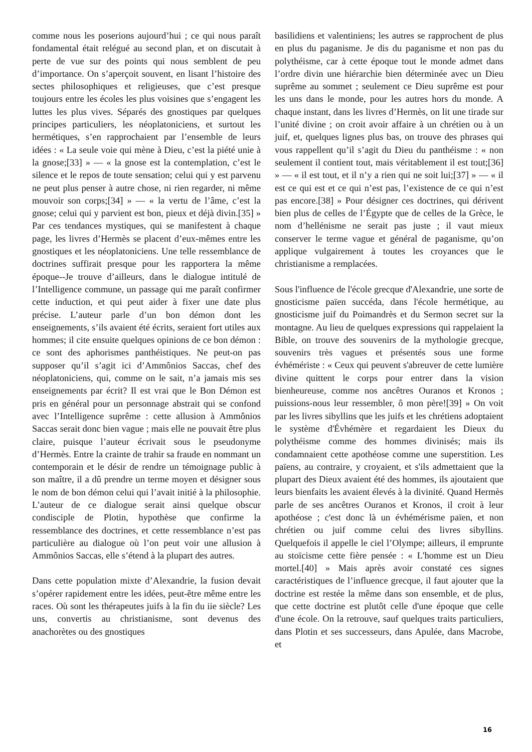comme nous les poserions aujourd’hui ; ce qui nous paraît fondamental était relégué au second plan, et on discutait à perte de vue sur des points qui nous semblent de peu d’importance. On s’aperçoit souvent, en lisant l’histoire des sectes philosophiques et religieuses, que c’est presque toujours entre les écoles les plus voisines que s’engagent les luttes les plus vives. Séparés des gnostiques par quelques principes particuliers, les néoplatoniciens, et surtout les hermétiques, s’en rapprochaient par l’ensemble de leurs idées : « La seule voie qui mène à Dieu, c’est la piété unie à la gnose;[33] » — « la gnose est la contemplation, c’est le silence et le repos de toute sensation; celui qui y est parvenu ne peut plus penser à autre chose, ni rien regarder, ni même mouvoir son corps;[34] » — « la vertu de l’âme, c’est la gnose; celui qui y parvient est bon, pieux et déjà divin.[35] » Par ces tendances mystiques, qui se manifestent à chaque page, les livres d’Hermès se placent d’eux-mêmes entre les gnostiques et les néoplatoniciens. Une telle ressemblance de doctrines suffirait presque pour les rapportera la même époque--Je trouve d’ailleurs, dans le dialogue intitulé de l’Intelligence commune, un passage qui me paraît confirmer cette induction, et qui peut aider à fixer une date plus précise. L’auteur parle d’un bon démon dont les enseignements, s’ils avaient été écrits, seraient fort utiles aux hommes; il cite ensuite quelques opinions de ce bon démon : ce sont des aphorismes panthéistiques. Ne peut-on pas supposer qu’il s’agit ici d’Ammônios Saccas, chef des néoplatoniciens, qui, comme on le sait, n’a jamais mis ses enseignements par écrit? Il est vrai que le Bon Démon est pris en général pour un personnage abstrait qui se confond avec l’Intelligence suprême : cette allusion à Ammônios Saccas serait donc bien vague ; mais elle ne pouvait être plus claire, puisque l’auteur écrivait sous le pseudonyme d’Hermès. Entre la crainte de trahir sa fraude en nommant un contemporain et le désir de rendre un témoignage public à son maître, il a dû prendre un terme moyen et désigner sous le nom de bon démon celui qui l’avait initié à la philosophie. L’auteur de ce dialogue serait ainsi quelque obscur condisciple de Plotin, hypothèse que confirme la ressemblance des doctrines, et cette ressemblance n’est pas particulière au dialogue où l’on peut voir une allusion à Ammônios Saccas, elle s’étend à la plupart des autres.
Dans cette population mixte d’Alexandrie, la fusion devait s’opérer rapidement entre les idées, peut-être même entre les races. Où sont les thérapeutes juifs à la fin du iie siècle? Les uns, convertis au christianisme, sont devenus des anachorètes ou des gnostiques
basilidiens et valentiniens; les autres se rapprochent de plus en plus du paganisme. Je dis du paganisme et non pas du polythéisme, car à cette époque tout le monde admet dans l’ordre divin une hiérarchie bien déterminée avec un Dieu suprême au sommet ; seulement ce Dieu suprême est pour les uns dans le monde, pour les autres hors du monde. A chaque instant, dans les livres d’Hermès, on lit une tirade sur l’unité divine ; on croit avoir affaire à un chrétien ou à un juif, et, quelques lignes plus bas, on trouve des phrases qui vous rappellent qu’il s’agit du Dieu du panthéisme : « non seulement il contient tout, mais véritablement il est tout;[36] » — « il est tout, et il n’y a rien qui ne soit lui;[37] » — « il est ce qui est et ce qui n’est pas, l’existence de ce qui n’est pas encore.[38] » Pour désigner ces doctrines, qui dérivent bien plus de celles de l’Égypte que de celles de la Grèce, le nom d’hellénisme ne serait pas juste ; il vaut mieux conserver le terme vague et général de paganisme, qu’on applique vulgairement à toutes les croyances que le christianisme a remplacées.
Sous l'influence de l'école grecque d'Alexandrie, une sorte de gnosticisme païen succéda, dans l'école hermétique, au gnosticisme juif du Poimandrès et du Sermon secret sur la montagne. Au lieu de quelques expressions qui rappelaient la Bible, on trouve des souvenirs de la mythologie grecque, souvenirs très vagues et présentés sous une forme évhémériste : « Ceux qui peuvent s'abreuver de cette lumière divine quittent le corps pour entrer dans la vision bienheureuse, comme nos ancêtres Ouranos et Kronos ; puissions-nous leur ressembler, ô mon père![39] » On voit par les livres sibyllins que les juifs et les chrétiens adoptaient le système d'Évhémère et regardaient les Dieux du polythéisme comme des hommes divinisés; mais ils condamnaient cette apothéose comme une superstition. Les païens, au contraire, y croyaient, et s'ils admettaient que la plupart des Dieux avaient été des hommes, ils ajoutaient que leurs bienfaits les avaient élevés à la divinité. Quand Hermès parle de ses ancêtres Ouranos et Kronos, il croit à leur apothéose ; c'est donc là un évhémérisme païen, et non chrétien ou juif comme celui des livres sibyllins. Quelquefois il appelle le ciel l’Olympe; ailleurs, il emprunte au stoïcisme cette fière pensée : « L'homme est un Dieu mortel.[40] » Mais après avoir constaté ces signes caractéristiques de l’influence grecque, il faut ajouter que la doctrine est restée la même dans son ensemble, et de plus, que cette doctrine est plutôt celle d'une époque que celle d'une école. On la retrouve, sauf quelques traits particuliers, dans Plotin et ses successeurs, dans Apulée, dans Macrobe, et
16